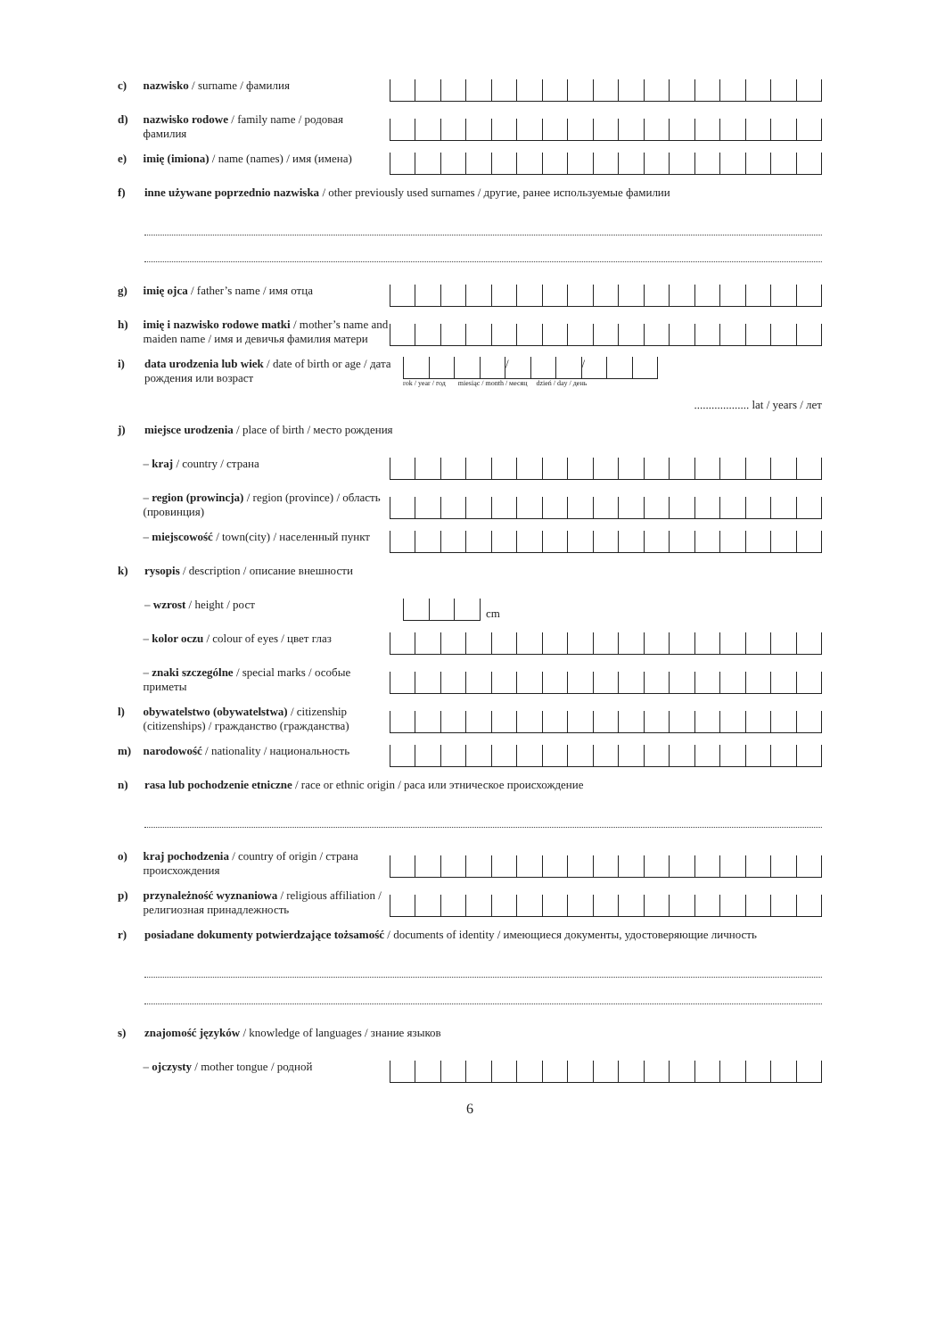c)
nazwisko / surname / фамилия
d)
nazwisko rodowe / family name / родовая фамилия
e)
imię (imiona) / name (names) / имя (имена)
f)
inne używane poprzednio nazwiska / other previously used surnames / другие, ранее используемые фамилии
g)
imię ojca / father’s name / имя отца
h)
imię i nazwisko rodowe matki / mother’s name and maiden name / имя и девичья фамилия матери
i)
data urodzenia lub wiek / date of birth or age / дата рождения или возраст
/ /
rok / year / год miesiąc / month / месяц dzień / day / день
................... lat / years / лет
j)
miejsce urodzenia / place of birth / место рождения
– kraj / country / страна
– region (prowincja) / region (province) / область (провинция)
– miejscowość / town(city) / населенный пункт
k)
rysopis / description / описание внешности
– wzrost / height / рост
cm
– kolor oczu / colour of eyes / цвет глаз
– znaki szczególne / special marks / особые приметы
l)
obywatelstwo (obywatelstwa) / citizenship (citizenships) / гражданство (гражданства)
m)
narodowość / nationality / национальность
n)
rasa lub pochodzenie etniczne / race or ethnic origin / раса или этническое происхождение
o)
kraj pochodzenia / country of origin / страна происхождения
p)
przynależność wyznaniowa / religious affiliation / религиозная принадлежность
r)
posiadane dokumenty potwierdzające tożsamość / documents of identity / имеющиеся документы, удостоверяющие личность
s)
znajomość języków / knowledge of languages / знание языков
– ojczysty / mother tongue / родной
6